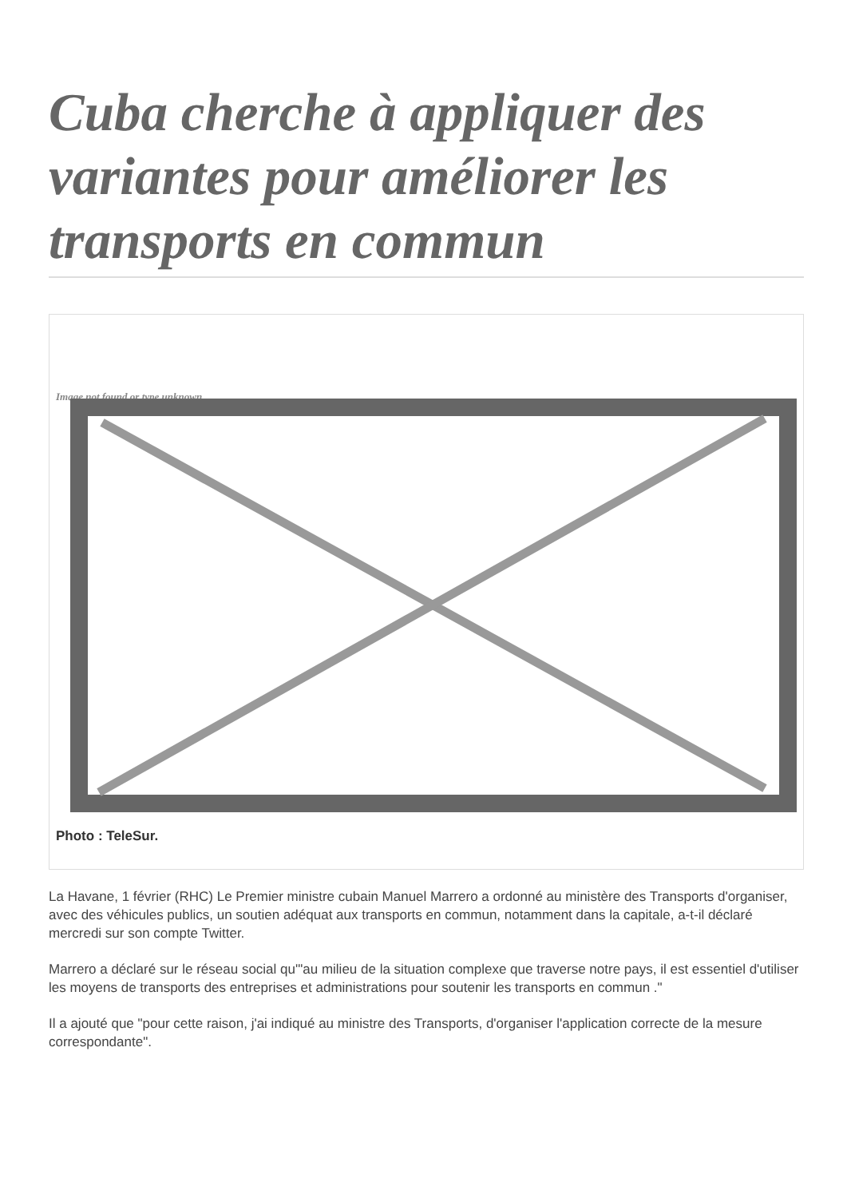Cuba cherche à appliquer des variantes pour améliorer les transports en commun
Image not found or type unknown
Photo : TeleSur.
La Havane, 1 février (RHC) Le Premier ministre cubain Manuel Marrero a ordonné au ministère des Transports d'organiser, avec des véhicules publics, un soutien adéquat aux transports en commun, notamment dans la capitale, a-t-il déclaré mercredi sur son compte Twitter.
Marrero a déclaré sur le réseau social qu'"au milieu de la situation complexe que traverse notre pays, il est essentiel d'utiliser les moyens de transports des entreprises et administrations pour soutenir les transports en commun ."
Il a ajouté que "pour cette raison, j'ai indiqué au ministre des Transports, d'organiser l'application correcte de la mesure correspondante".